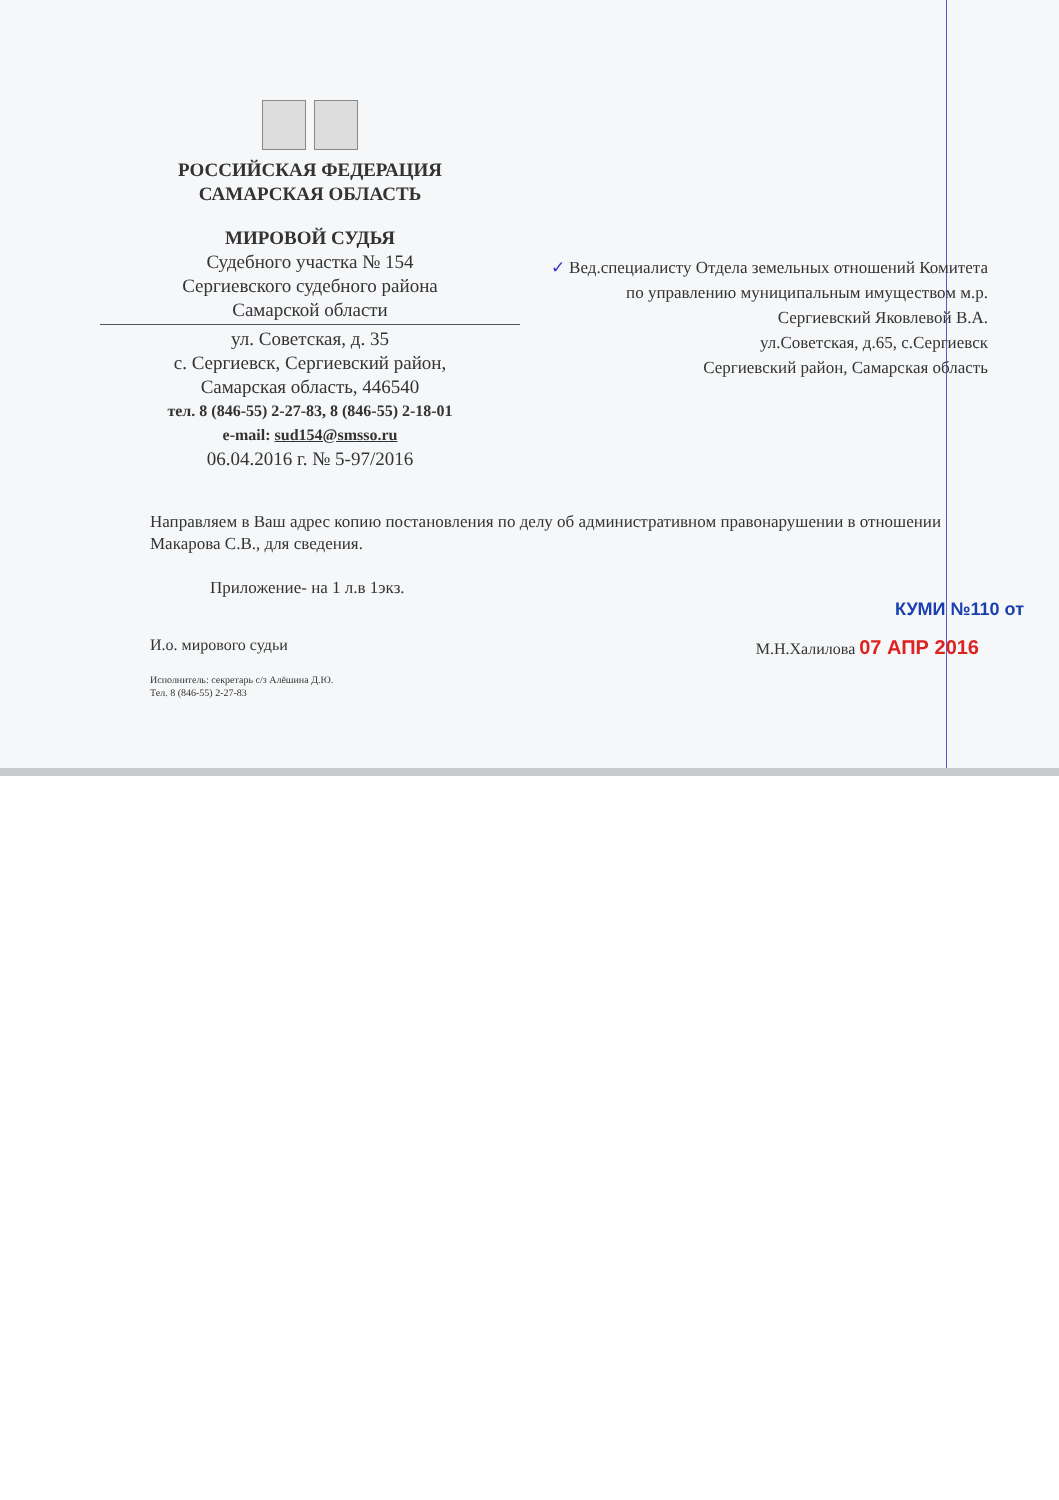РОССИЙСКАЯ ФЕДЕРАЦИЯ
САМАРСКАЯ ОБЛАСТЬ
МИРОВОЙ СУДЬЯ
Судебного участка № 154
Сергиевского судебного района
Самарской области
ул. Советская, д. 35
с. Сергиевск, Сергиевский район,
Самарская область, 446540
тел. 8 (846-55) 2-27-83, 8 (846-55) 2-18-01
e-mail: sud154@smsso.ru
06.04.2016 г. № 5-97/2016
✓ Вед.специалисту Отдела земельных отношений Комитета по управлению муниципальным имуществом м.р. Сергиевский Яковлевой В.А.
ул.Советская, д.65, с.Сергиевск
Сергиевский район, Самарская область
Направляем в Ваш адрес копию постановления по делу об административном правонарушении в отношении Макарова С.В., для сведения.
Приложение- на 1 л.в 1экз.
КУМИ №110 от
И.о. мирового судьи М.Н.Халилова 07 АПР 2016
Исполнитель: секретарь с/з Алёшина Д.Ю.
Тел. 8 (846-55) 2-27-83